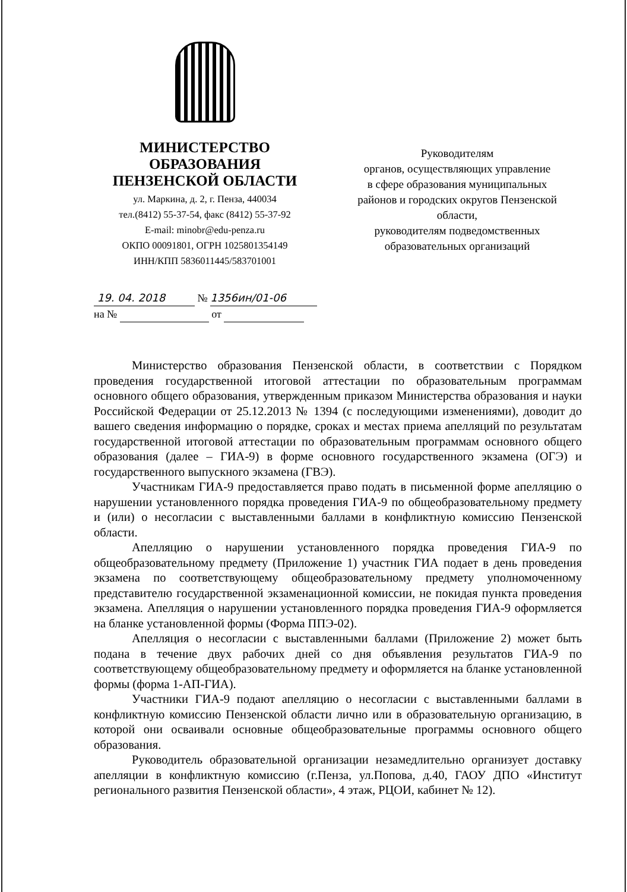МИНИСТЕРСТВО
ОБРАЗОВАНИЯ
ПЕНЗЕНСКОЙ ОБЛАСТИ
ул. Маркина, д. 2, г. Пенза, 440034
тел.(8412) 55-37-54, факс (8412) 55-37-92
E-mail: minobr@edu-penza.ru
ОКПО 00091801, ОГРН 1025801354149
ИНН/КПП 5836011445/583701001
Руководителям
органов, осуществляющих управление
в сфере образования муниципальных
районов и городских округов Пензенской
области,
руководителям подведомственных
образовательных организаций
19. 04. 2018 № 1356ин/01-06
на № от
Министерство образования Пензенской области, в соответствии с Порядком проведения государственной итоговой аттестации по образовательным программам основного общего образования, утвержденным приказом Министерства образования и науки Российской Федерации от 25.12.2013 № 1394 (с последующими изменениями), доводит до вашего сведения информацию о порядке, сроках и местах приема апелляций по результатам государственной итоговой аттестации по образовательным программам основного общего образования (далее – ГИА-9) в форме основного государственного экзамена (ОГЭ) и государственного выпускного экзамена (ГВЭ).
Участникам ГИА-9 предоставляется право подать в письменной форме апелляцию о нарушении установленного порядка проведения ГИА-9 по общеобразовательному предмету и (или) о несогласии с выставленными баллами в конфликтную комиссию Пензенской области.
Апелляцию о нарушении установленного порядка проведения ГИА-9 по общеобразовательному предмету (Приложение 1) участник ГИА подает в день проведения экзамена по соответствующему общеобразовательному предмету уполномоченному представителю государственной экзаменационной комиссии, не покидая пункта проведения экзамена. Апелляция о нарушении установленного порядка проведения ГИА-9 оформляется на бланке установленной формы (Форма ППЭ-02).
Апелляция о несогласии с выставленными баллами (Приложение 2) может быть подана в течение двух рабочих дней со дня объявления результатов ГИА-9 по соответствующему общеобразовательному предмету и оформляется на бланке установленной формы (форма 1-АП-ГИА).
Участники ГИА-9 подают апелляцию о несогласии с выставленными баллами в конфликтную комиссию Пензенской области лично или в образовательную организацию, в которой они осваивали основные общеобразовательные программы основного общего образования.
Руководитель образовательной организации незамедлительно организует доставку апелляции в конфликтную комиссию (г.Пенза, ул.Попова, д.40, ГАОУ ДПО «Институт регионального развития Пензенской области», 4 этаж, РЦОИ, кабинет № 12).